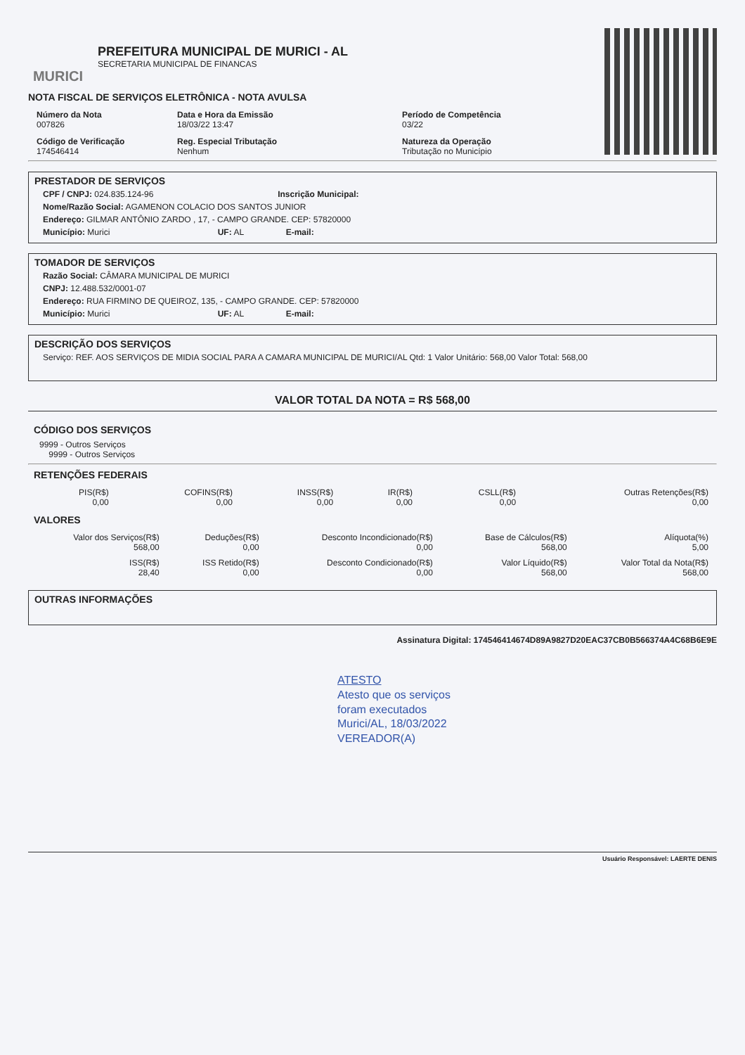MURICI
PREFEITURA MUNICIPAL DE MURICI - AL
SECRETARIA MUNICIPAL DE FINANCAS
NOTA FISCAL DE SERVIÇOS ELETRÔNICA - NOTA AVULSA
Número da Nota
007826
Data e Hora da Emissão
18/03/22 13:47
Período de Competência
03/22
Código de Verificação
174546414
Reg. Especial Tributação
Nenhum
Natureza da Operação
Tributação no Município
PRESTADOR DE SERVIÇOS
CPF / CNPJ: 024.835.124-96 Inscrição Municipal:
Nome/Razão Social: AGAMENON COLACIO DOS SANTOS JUNIOR
Endereço: GILMAR ANTÔNIO ZARDO , 17, - CAMPO GRANDE. CEP: 57820000
Município: Murici UF: AL E-mail:
TOMADOR DE SERVIÇOS
Razão Social: CÂMARA MUNICIPAL DE MURICI
CNPJ: 12.488.532/0001-07
Endereço: RUA FIRMINO DE QUEIROZ, 135, - CAMPO GRANDE. CEP: 57820000
Município: Murici UF: AL E-mail:
DESCRIÇÃO DOS SERVIÇOS
Serviço: REF. AOS SERVIÇOS DE MIDIA SOCIAL PARA A CAMARA MUNICIPAL DE MURICI/AL Qtd: 1 Valor Unitário: 568,00 Valor Total: 568,00
VALOR TOTAL DA NOTA = R$ 568,00
CÓDIGO DOS SERVIÇOS
9999 - Outros Serviços
9999 - Outros Serviços
RETENÇÕES FEDERAIS
| PIS(R$) 0,00 | COFINS(R$) 0,00 | INSS(R$) 0,00 | IR(R$) 0,00 | CSLL(R$) 0,00 | Outras Retenções(R$) 0,00 |
VALORES
| Valor dos Serviços(R$) 568,00 | Deduções(R$) 0,00 | Desconto Incondicionado(R$) 0,00 | Base de Cálculos(R$) 568,00 | Alíquota(%) 5,00 |
| ISS(R$) 28,40 | ISS Retido(R$) 0,00 | Desconto Condicionado(R$) 0,00 | Valor Líquido(R$) 568,00 | Valor Total da Nota(R$) 568,00 |
OUTRAS INFORMAÇÕES
Assinatura Digital: 174546414674D89A9827D20EAC37CB0B566374A4C68B6E9E
ATESTO
Atesto que os serviços
foram executados
Murici/AL, 18/03/2022
VEREADOR(A)
Usuário Responsável: LAERTE DENIS